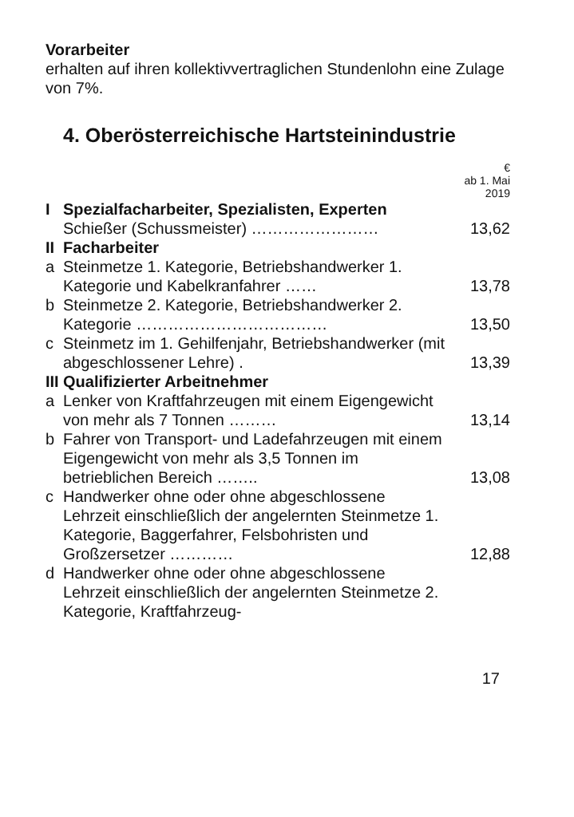Vorarbeiter
erhalten auf ihren kollektivvertraglichen Stundenlohn eine Zulage von 7%.
4. Oberösterreichische Hartsteinindustrie
| | | € ab 1. Mai 2019 |
| I | Spezialfacharbeiter, Spezialisten, Experten Schießer (Schussmeister) …………………… | 13,62 |
| II | Facharbeiter | |
| a | Steinmetze 1. Kategorie, Betriebshandwerker 1. Kategorie und Kabelkranfahrer …… | 13,78 |
| b | Steinmetze 2. Kategorie, Betriebshandwerker 2. Kategorie ……………………………… | 13,50 |
| c | Steinmetz im 1. Gehilfenjahr, Betriebshandwerker (mit abgeschlossener Lehre) . | 13,39 |
| III | Qualifizierter Arbeitnehmer | |
| a | Lenker von Kraftfahrzeugen mit einem Eigengewicht von mehr als 7 Tonnen ……… | 13,14 |
| b | Fahrer von Transport- und Ladefahrzeugen mit einem Eigengewicht von mehr als 3,5 Tonnen im betrieblichen Bereich …….. | 13,08 |
| c | Handwerker ohne oder ohne abgeschlossene Lehrzeit einschließlich der angelernten Steinmetze 1. Kategorie, Baggerfahrer, Felsbohristen und Großzersetzer ………… | 12,88 |
| d | Handwerker ohne oder ohne abgeschlossene Lehrzeit einschließlich der angelernten Steinmetze 2. Kategorie, Kraftfahrzeug- | |
17